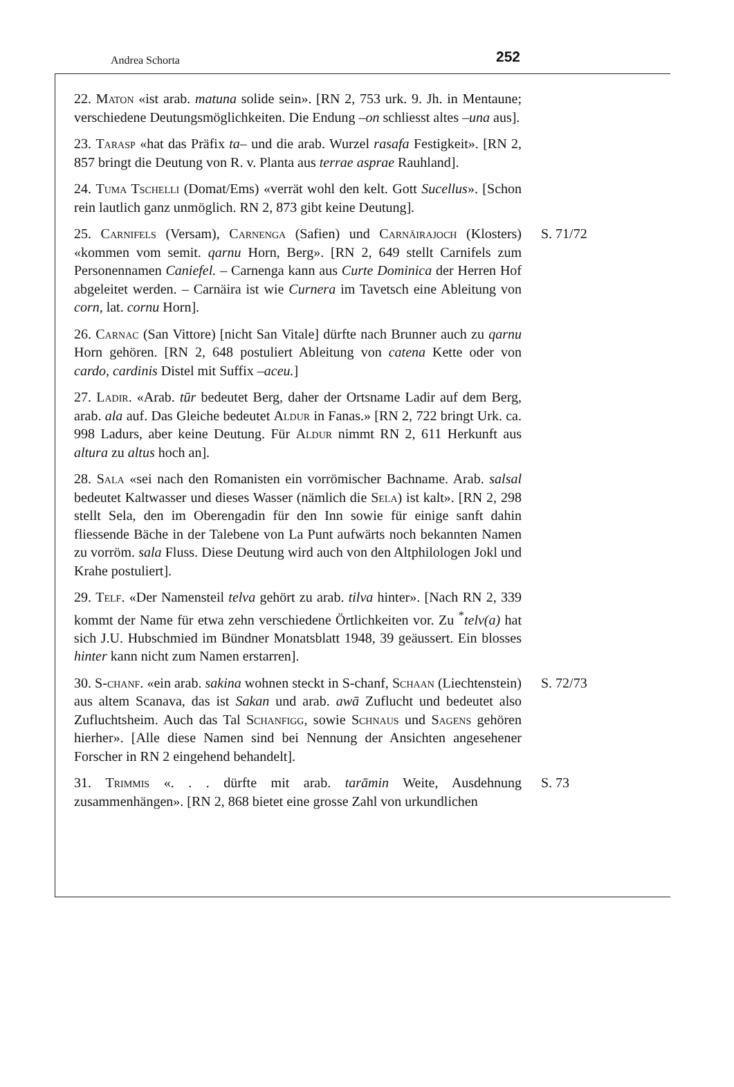Andrea Schorta 252
22. Maton «ist arab. matuna solide sein». [RN 2, 753 urk. 9. Jh. in Mentaune; verschiedene Deutungsmöglichkeiten. Die Endung –on schliesst altes –una aus].
23. Tarasp «hat das Präfix ta– und die arab. Wurzel rasafa Festigkeit». [RN 2, 857 bringt die Deutung von R. v. Planta aus terrae asprae Rauhland].
24. Tuma Tschelli (Domat/Ems) «verrät wohl den kelt. Gott Sucellus». [Schon rein lautlich ganz unmöglich. RN 2, 873 gibt keine Deutung].
25. Carnifels (Versam), Carnenga (Safien) und Carnäirajoch (Klosters) «kommen vom semit. qarnu Horn, Berg». [RN 2, 649 stellt Carnifels zum Personennamen Caniefel. – Carnenga kann aus Curte Dominica der Herren Hof abgeleitet werden. – Carnäira ist wie Curnera im Tavetsch eine Ableitung von corn, lat. cornu Horn].
S. 71/72
26. Carnac (San Vittore) [nicht San Vitale] dürfte nach Brunner auch zu qarnu Horn gehören. [RN 2, 648 postuliert Ableitung von catena Kette oder von cardo, cardinis Distel mit Suffix –aceu.]
27. Ladir. «Arab. tūr bedeutet Berg, daher der Ortsname Ladir auf dem Berg, arab. ala auf. Das Gleiche bedeutet Aldur in Fanas.» [RN 2, 722 bringt Urk. ca. 998 Ladurs, aber keine Deutung. Für Aldur nimmt RN 2, 611 Herkunft aus altura zu altus hoch an].
28. Sala «sei nach den Romanisten ein vorrömischer Bachname. Arab. salsal bedeutet Kaltwasser und dieses Wasser (nämlich die Sela) ist kalt». [RN 2, 298 stellt Sela, den im Oberengadin für den Inn sowie für einige sanft dahin fliessende Bäche in der Talebene von La Punt aufwärts noch bekannten Namen zu vorröm. sala Fluss. Diese Deutung wird auch von den Altphilologen Jokl und Krahe postuliert].
29. Telf. «Der Namensteil telva gehört zu arab. tilva hinter». [Nach RN 2, 339 kommt der Name für etwa zehn verschiedene Örtlichkeiten vor. Zu <sup>*</sup>telv(a) hat sich J.U. Hubschmied im Bündner Monatsblatt 1948, 39 geäussert. Ein blosses hinter kann nicht zum Namen erstarren].
30. S-chanf. «ein arab. sakina wohnen steckt in S-chanf, Schaan (Liechtenstein) aus altem Scanava, das ist Sakan und arab. awā Zuflucht und bedeutet also Zufluchtsheim. Auch das Tal Schanfigg, sowie Schnaus und Sagens gehören hierher». [Alle diese Namen sind bei Nennung der Ansichten angesehener Forscher in RN 2 eingehend behandelt].
S. 72/73
31. Trimmis «. . . dürfte mit arab. tarāmin Weite, Ausdehnung zusammenhängen». [RN 2, 868 bietet eine grosse Zahl von urkundlichen
S. 73